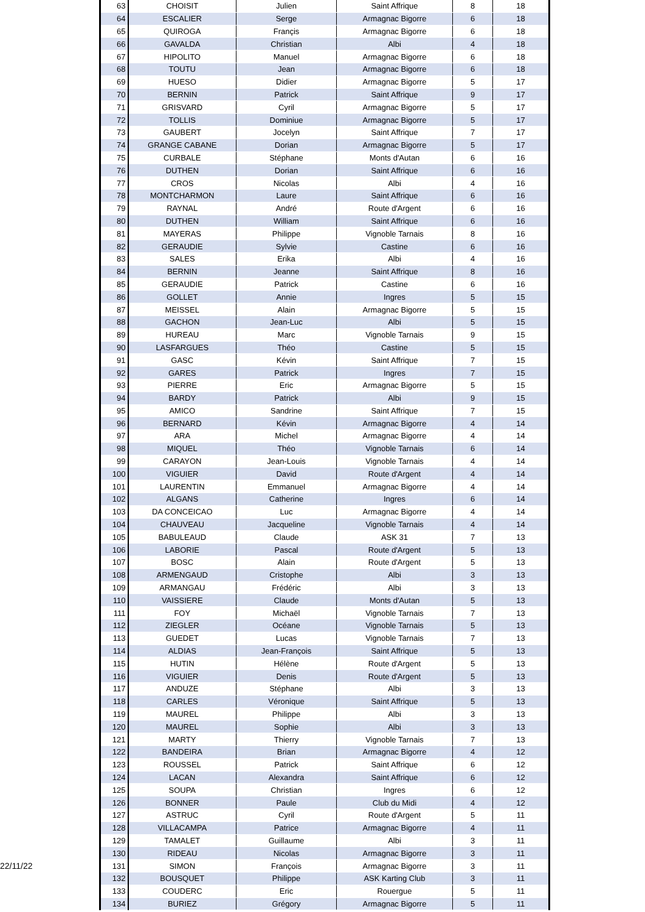22/11/22
| 63 | CHOISIT | Julien | Saint Affrique | 8 | 18 |
| 64 | ESCALIER | Serge | Armagnac Bigorre | 6 | 18 |
| 65 | QUIROGA | Françis | Armagnac Bigorre | 6 | 18 |
| 66 | GAVALDA | Christian | Albi | 4 | 18 |
| 67 | HIPOLITO | Manuel | Armagnac Bigorre | 6 | 18 |
| 68 | TOUTU | Jean | Armagnac Bigorre | 6 | 18 |
| 69 | HUESO | Didier | Armagnac Bigorre | 5 | 17 |
| 70 | BERNIN | Patrick | Saint Affrique | 9 | 17 |
| 71 | GRISVARD | Cyril | Armagnac Bigorre | 5 | 17 |
| 72 | TOLLIS | Dominiue | Armagnac Bigorre | 5 | 17 |
| 73 | GAUBERT | Jocelyn | Saint Affrique | 7 | 17 |
| 74 | GRANGE CABANE | Dorian | Armagnac Bigorre | 5 | 17 |
| 75 | CURBALE | Stéphane | Monts d'Autan | 6 | 16 |
| 76 | DUTHEN | Dorian | Saint Affrique | 6 | 16 |
| 77 | CROS | Nicolas | Albi | 4 | 16 |
| 78 | MONTCHARMON | Laure | Saint Affrique | 6 | 16 |
| 79 | RAYNAL | André | Route d'Argent | 6 | 16 |
| 80 | DUTHEN | William | Saint Affrique | 6 | 16 |
| 81 | MAYERAS | Philippe | Vignoble Tarnais | 8 | 16 |
| 82 | GERAUDIE | Sylvie | Castine | 6 | 16 |
| 83 | SALES | Erika | Albi | 4 | 16 |
| 84 | BERNIN | Jeanne | Saint Affrique | 8 | 16 |
| 85 | GERAUDIE | Patrick | Castine | 6 | 16 |
| 86 | GOLLET | Annie | Ingres | 5 | 15 |
| 87 | MEISSEL | Alain | Armagnac Bigorre | 5 | 15 |
| 88 | GACHON | Jean-Luc | Albi | 5 | 15 |
| 89 | HUREAU | Marc | Vignoble Tarnais | 9 | 15 |
| 90 | LASFARGUES | Théo | Castine | 5 | 15 |
| 91 | GASC | Kévin | Saint Affrique | 7 | 15 |
| 92 | GARES | Patrick | Ingres | 7 | 15 |
| 93 | PIERRE | Eric | Armagnac Bigorre | 5 | 15 |
| 94 | BARDY | Patrick | Albi | 9 | 15 |
| 95 | AMICO | Sandrine | Saint Affrique | 7 | 15 |
| 96 | BERNARD | Kévin | Armagnac Bigorre | 4 | 14 |
| 97 | ARA | Michel | Armagnac Bigorre | 4 | 14 |
| 98 | MIQUEL | Théo | Vignoble Tarnais | 6 | 14 |
| 99 | CARAYON | Jean-Louis | Vignoble Tarnais | 4 | 14 |
| 100 | VIGUIER | David | Route d'Argent | 4 | 14 |
| 101 | LAURENTIN | Emmanuel | Armagnac Bigorre | 4 | 14 |
| 102 | ALGANS | Catherine | Ingres | 6 | 14 |
| 103 | DA CONCEICAO | Luc | Armagnac Bigorre | 4 | 14 |
| 104 | CHAUVEAU | Jacqueline | Vignoble Tarnais | 4 | 14 |
| 105 | BABULEAUD | Claude | ASK 31 | 7 | 13 |
| 106 | LABORIE | Pascal | Route d'Argent | 5 | 13 |
| 107 | BOSC | Alain | Route d'Argent | 5 | 13 |
| 108 | ARMENGAUD | Cristophe | Albi | 3 | 13 |
| 109 | ARMANGAU | Frédéric | Albi | 3 | 13 |
| 110 | VAISSIERE | Claude | Monts d'Autan | 5 | 13 |
| 111 | FOY | Michaël | Vignoble Tarnais | 7 | 13 |
| 112 | ZIEGLER | Océane | Vignoble Tarnais | 5 | 13 |
| 113 | GUEDET | Lucas | Vignoble Tarnais | 7 | 13 |
| 114 | ALDIAS | Jean-François | Saint Affrique | 5 | 13 |
| 115 | HUTIN | Hélène | Route d'Argent | 5 | 13 |
| 116 | VIGUIER | Denis | Route d'Argent | 5 | 13 |
| 117 | ANDUZE | Stéphane | Albi | 3 | 13 |
| 118 | CARLES | Véronique | Saint Affrique | 5 | 13 |
| 119 | MAUREL | Philippe | Albi | 3 | 13 |
| 120 | MAUREL | Sophie | Albi | 3 | 13 |
| 121 | MARTY | Thierry | Vignoble Tarnais | 7 | 13 |
| 122 | BANDEIRA | Brian | Armagnac Bigorre | 4 | 12 |
| 123 | ROUSSEL | Patrick | Saint Affrique | 6 | 12 |
| 124 | LACAN | Alexandra | Saint Affrique | 6 | 12 |
| 125 | SOUPA | Christian | Ingres | 6 | 12 |
| 126 | BONNER | Paule | Club du Midi | 4 | 12 |
| 127 | ASTRUC | Cyril | Route d'Argent | 5 | 11 |
| 128 | VILLACAMPA | Patrice | Armagnac Bigorre | 4 | 11 |
| 129 | TAMALET | Guillaume | Albi | 3 | 11 |
| 130 | RIDEAU | Nicolas | Armagnac Bigorre | 3 | 11 |
| 131 | SIMON | François | Armagnac Bigorre | 3 | 11 |
| 132 | BOUSQUET | Philippe | ASK Karting Club | 3 | 11 |
| 133 | COUDERC | Eric | Rouergue | 5 | 11 |
| 134 | BURIEZ | Grégory | Armagnac Bigorre | 5 | 11 |